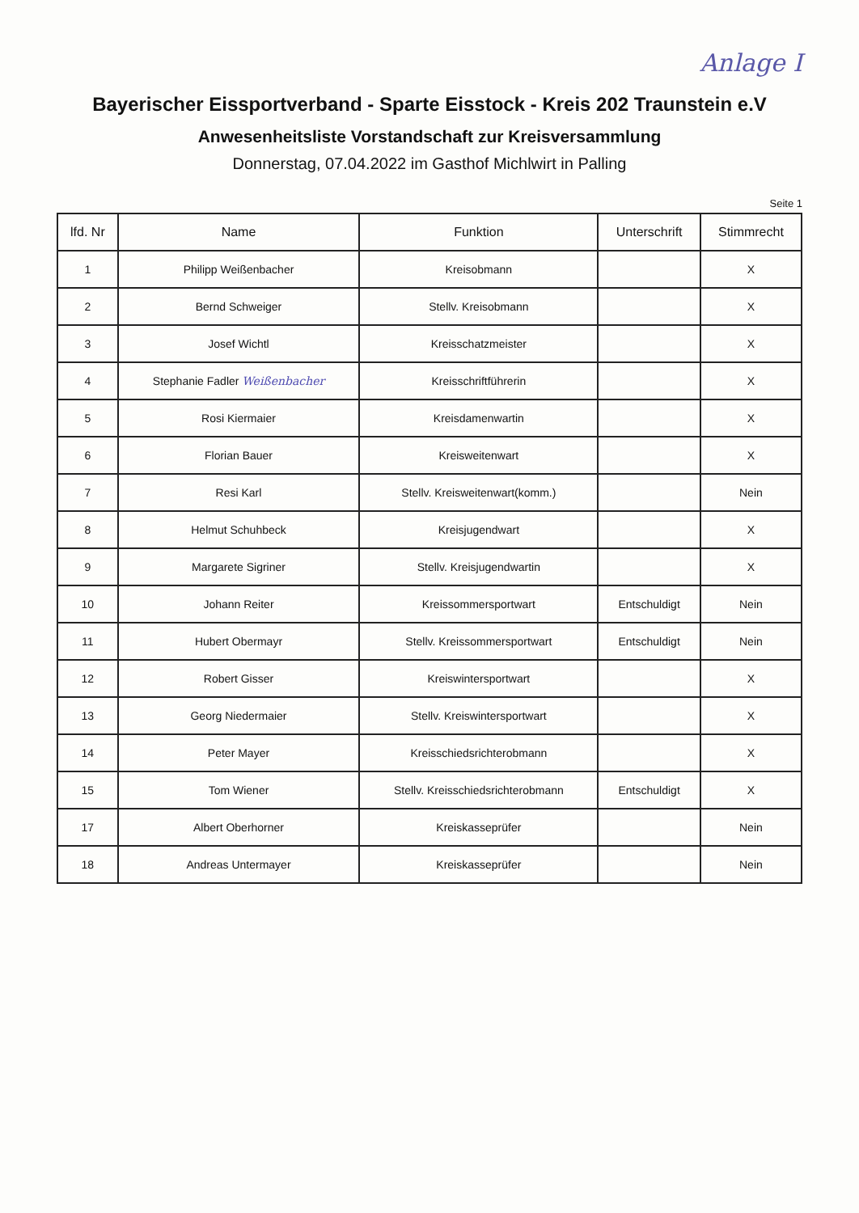Anlage I
Bayerischer Eissportverband - Sparte Eisstock - Kreis 202 Traunstein e.V
Anwesenheitsliste Vorstandschaft zur Kreisversammlung
Donnerstag, 07.04.2022 im Gasthof Michlwirt in Palling
Seite 1
| lfd. Nr | Name | Funktion | Unterschrift | Stimmrecht |
| --- | --- | --- | --- | --- |
| 1 | Philipp Weißenbacher | Kreisobmann | | X |
| 2 | Bernd Schweiger | Stellv. Kreisobmann | | X |
| 3 | Josef Wichtl | Kreisschatzmeister | | X |
| 4 | Stephanie Fadler Weißenbacher | Kreisschriftführerin | | X |
| 5 | Rosi Kiermaier | Kreisdamenwartin | | X |
| 6 | Florian Bauer | Kreisweitenwart | | X |
| 7 | Resi Karl | Stellv. Kreisweitenwart(komm.) | | Nein |
| 8 | Helmut Schuhbeck | Kreisjugendwart | | X |
| 9 | Margarete Sigriner | Stellv. Kreisjugendwartin | | X |
| 10 | Johann Reiter | Kreissommersportwart | Entschuldigt | Nein |
| 11 | Hubert Obermayr | Stellv. Kreissommersportwart | Entschuldigt | Nein |
| 12 | Robert Gisser | Kreiswintersportwart | | X |
| 13 | Georg Niedermaier | Stellv. Kreiswintersportwart | | X |
| 14 | Peter Mayer | Kreisschiedsrichterobmann | | X |
| 15 | Tom Wiener | Stellv. Kreisschiedsrichterobmann | Entschuldigt | X |
| 17 | Albert Oberhorner | Kreiskasseprüfer | | Nein |
| 18 | Andreas Untermayer | Kreiskasseprüfer | | Nein |